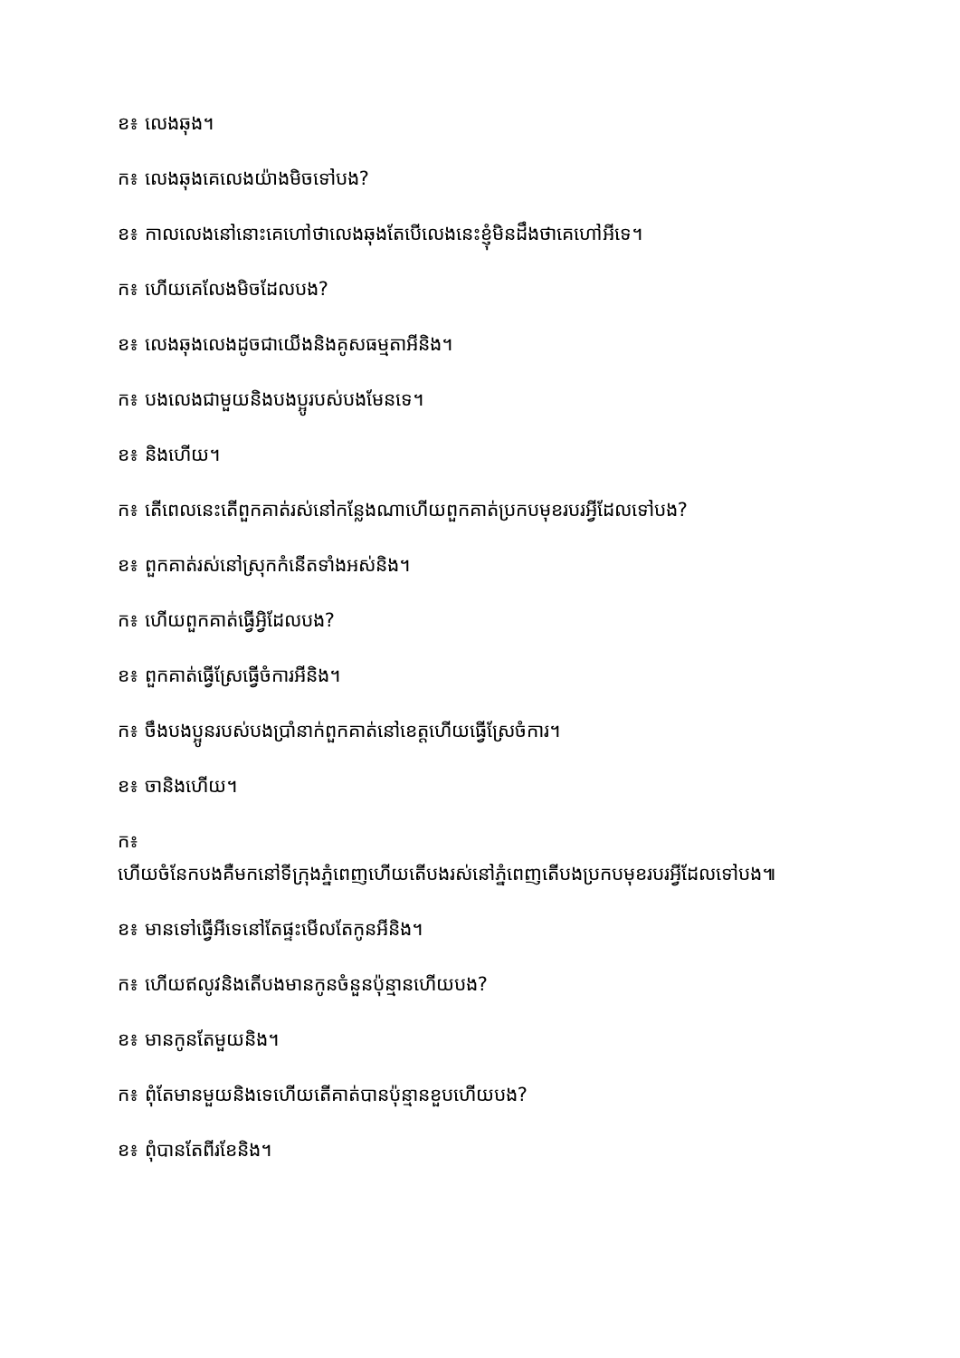ខ៖ លេងឆុង។
ក៖ លេងឆុងគេលេងយ៉ាងមិចទៅបង?
ខ៖ កាលលេងនៅនោះគេហៅថាលេងឆុងតែបើលេងនេះខ្ញុំមិនដឹងថាគេហៅអីទេ។
ក៖ ហើយគេលែងមិចដែលបង?
ខ៖ លេងឆុងលេងដូចជាយើងនិងគូសធម្មតាអីនិង។
ក៖ បងលេងជាមួយនិងបងប្អូរបស់បងមែនទេ។
ខ៖ និងហើយ។
ក៖ តើពេលនេះតើពួកគាត់រស់នៅកន្លែងណាហើយពួកគាត់ប្រកបមុខរបរអ្វីដែលទៅបង?
ខ៖ ពួកគាត់រស់នៅស្រុកកំនើតទាំងអស់និង។
ក៖ ហើយពួកគាត់ធ្វើអ្វិដែលបង?
ខ៖ ពួកគាត់ធ្វើស្រែធ្វើចំការអីនិង។
ក៖ ចឹងបងប្អូនរបស់បងប្រាំនាក់ពួកគាត់នៅខេត្តហើយធ្វើស្រែចំការ។
ខ៖ ចានិងហើយ។
ក៖
ហើយចំនែកបងគឺមកនៅទីក្រុងភ្នំពេញហើយតើបងរស់នៅភ្នំពេញតើបងប្រកបមុខរបរអ្វីដែលទៅបង៕
ខ៖ មានទៅធ្វើអីទេនៅតែផ្ទះមើលតែកូនអីនិង។
ក៖ ហើយឥលូវនិងតើបងមានកូនចំនួនប៉ុន្មានហើយបង?
ខ៖ មានកូនតែមួយនិង។
ក៖ ពុំតែមានមួយនិងទេហើយតើគាត់បានប៉ុន្មានខួបហើយបង?
ខ៖ ពុំបានតែពីរខែនិង។